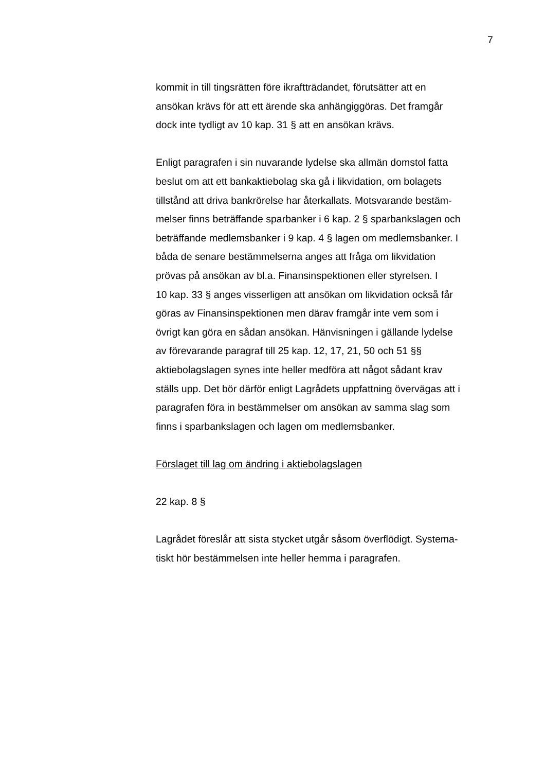7
kommit in till tingsrätten före ikraftträdandet, förutsätter att en
ansökan krävs för att ett ärende ska anhängiggöras. Det framgår
dock inte tydligt av 10 kap. 31 § att en ansökan krävs.
Enligt paragrafen i sin nuvarande lydelse ska allmän domstol fatta
beslut om att ett bankaktiebolag ska gå i likvidation, om bolagets
tillstånd att driva bankrörelse har återkallats. Motsvarande bestäm-
melser finns beträffande sparbanker i 6 kap. 2 § sparbankslagen och
beträffande medlemsbanker i 9 kap. 4 § lagen om medlemsbanker. I
båda de senare bestämmelserna anges att fråga om likvidation
prövas på ansökan av bl.a. Finansinspektionen eller styrelsen. I
10 kap. 33 § anges visserligen att ansökan om likvidation också får
göras av Finansinspektionen men därav framgår inte vem som i
övrigt kan göra en sådan ansökan. Hänvisningen i gällande lydelse
av förevarande paragraf till 25 kap. 12, 17, 21, 50 och 51 §§
aktiebolagslagen synes inte heller medföra att något sådant krav
ställs upp. Det bör därför enligt Lagrådets uppfattning övervägas att i
paragrafen föra in bestämmelser om ansökan av samma slag som
finns i sparbankslagen och lagen om medlemsbanker.
Förslaget till lag om ändring i aktiebolagslagen
22 kap. 8 §
Lagrådet föreslår att sista stycket utgår såsom överflödigt. Systema-
tiskt hör bestämmelsen inte heller hemma i paragrafen.